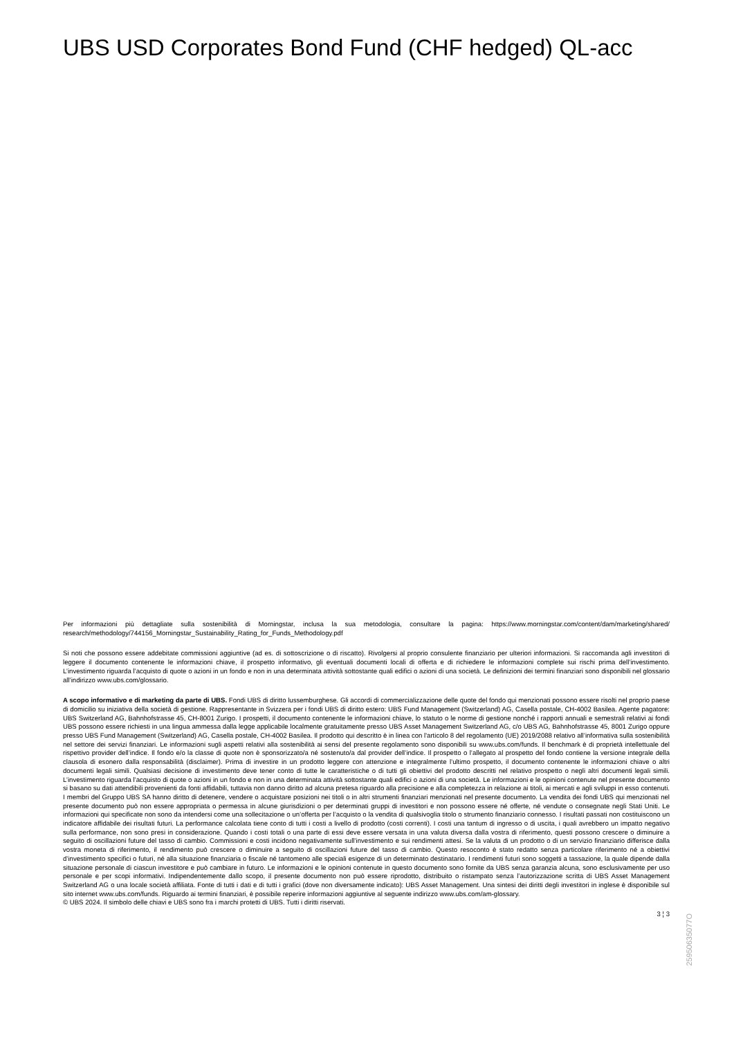UBS USD Corporates Bond Fund (CHF hedged) QL-acc
Per informazioni più dettagliate sulla sostenibilità di Morningstar, inclusa la sua metodologia, consultare la pagina: https://www.morningstar.com/content/dam/marketing/shared/ research/methodology/744156_Morningstar_Sustainability_Rating_for_Funds_Methodology.pdf
Si noti che possono essere addebitate commissioni aggiuntive (ad es. di sottoscrizione o di riscatto). Rivolgersi al proprio consulente finanziario per ulteriori informazioni. Si raccomanda agli investitori di leggere il documento contenente le informazioni chiave, il prospetto informativo, gli eventuali documenti locali di offerta e di richiedere le informazioni complete sui rischi prima dell’investimento. L’investimento riguarda l’acquisto di quote o azioni in un fondo e non in una determinata attività sottostante quali edifici o azioni di una società. Le definizioni dei termini finanziari sono disponibili nel glossario all’indirizzo www.ubs.com/glossario.
A scopo informativo e di marketing da parte di UBS. Fondi UBS di diritto lussemburghese. Gli accordi di commercializzazione delle quote del fondo qui menzionati possono essere risolti nel proprio paese di domicilio su iniziativa della società di gestione. Rappresentante in Svizzera per i fondi UBS di diritto estero: UBS Fund Management (Switzerland) AG, Casella postale, CH-4002 Basilea. Agente pagatore: UBS Switzerland AG, Bahnhofstrasse 45, CH-8001 Zurigo. I prospetti, il documento contenente le informazioni chiave, lo statuto o le norme di gestione nonché i rapporti annuali e semestrali relativi ai fondi UBS possono essere richiesti in una lingua ammessa dalla legge applicabile localmente gratuitamente presso UBS Asset Management Switzerland AG, c/o UBS AG, Bahnhofstrasse 45, 8001 Zurigo oppure presso UBS Fund Management (Switzerland) AG, Casella postale, CH-4002 Basilea. Il prodotto qui descritto è in linea con l'articolo 8 del regolamento (UE) 2019/2088 relativo all’informativa sulla sostenibilità nel settore dei servizi finanziari. Le informazioni sugli aspetti relativi alla sostenibilità ai sensi del presente regolamento sono disponibili su www.ubs.com/funds. Il benchmark è di proprietà intellettuale del rispettivo provider dell’indice. Il fondo e/o la classe di quote non è sponsorizzato/a né sostenuto/a dal provider dell’indice. Il prospetto o l’allegato al prospetto del fondo contiene la versione integrale della clausola di esonero dalla responsabilità (disclaimer). Prima di investire in un prodotto leggere con attenzione e integralmente l’ultimo prospetto, il documento contenente le informazioni chiave o altri documenti legali simili. Qualsiasi decisione di investimento deve tener conto di tutte le caratteristiche o di tutti gli obiettivi del prodotto descritti nel relativo prospetto o negli altri documenti legali simili. L’investimento riguarda l’acquisto di quote o azioni in un fondo e non in una determinata attività sottostante quali edifici o azioni di una società. Le informazioni e le opinioni contenute nel presente documento si basano su dati attendibili provenienti da fonti affidabili, tuttavia non danno diritto ad alcuna pretesa riguardo alla precisione e alla completezza in relazione ai titoli, ai mercati e agli sviluppi in esso contenuti. I membri del Gruppo UBS SA hanno diritto di detenere, vendere o acquistare posizioni nei titoli o in altri strumenti finanziari menzionati nel presente documento. La vendita dei fondi UBS qui menzionati nel presente documento può non essere appropriata o permessa in alcune giurisdizioni o per determinati gruppi di investitori e non possono essere né offerte, né vendute o consegnate negli Stati Uniti. Le informazioni qui specificate non sono da intendersi come una sollecitazione o un’offerta per l’acquisto o la vendita di qualsivoglia titolo o strumento finanziario connesso. I risultati passati non costituiscono un indicatore affidabile dei risultati futuri. La performance calcolata tiene conto di tutti i costi a livello di prodotto (costi correnti). I costi una tantum di ingresso o di uscita, i quali avrebbero un impatto negativo sulla performance, non sono presi in considerazione. Quando i costi totali o una parte di essi deve essere versata in una valuta diversa dalla vostra di riferimento, questi possono crescere o diminuire a seguito di oscillazioni future del tasso di cambio. Commissioni e costi incidono negativamente sull’investimento e sui rendimenti attesi. Se la valuta di un prodotto o di un servizio finanziario differisce dalla vostra moneta di riferimento, il rendimento può crescere o diminuire a seguito di oscillazioni future del tasso di cambio. Questo resoconto è stato redatto senza particolare riferimento né a obiettivi d’investimento specifici o futuri, né alla situazione finanziaria o fiscale né tantomeno alle speciali esigenze di un determinato destinatario. I rendimenti futuri sono soggetti a tassazione, la quale dipende dalla situazione personale di ciascun investitore e può cambiare in futuro. Le informazioni e le opinioni contenute in questo documento sono fornite da UBS senza garanzia alcuna, sono esclusivamente per uso personale e per scopi informativi. Indipendentemente dallo scopo, il presente documento non può essere riprodotto, distribuito o ristampato senza l’autorizzazione scritta di UBS Asset Management Switzerland AG o una locale società affiliata. Fonte di tutti i dati e di tutti i grafici (dove non diversamente indicato): UBS Asset Management. Una sintesi dei diritti degli investitori in inglese è disponibile sul sito internet www.ubs.com/funds. Riguardo ai termini finanziari, è possibile reperire informazioni aggiuntive al seguente indirizzo www.ubs.com/am-glossary.
© UBS 2024. Il simbolo delle chiavi e UBS sono fra i marchi protetti di UBS. Tutti i diritti riservati.
3 ¦ 3
25950635077O